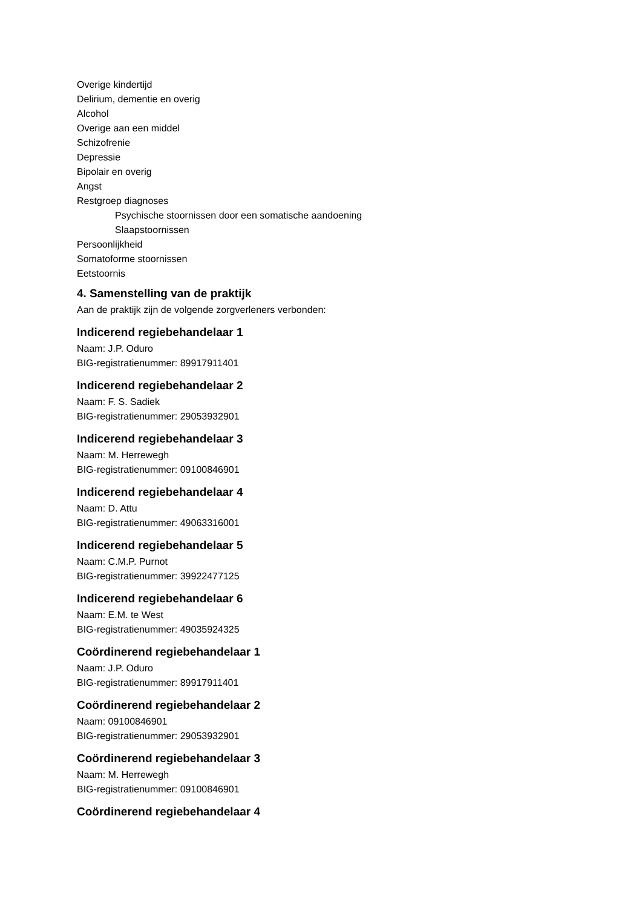Overige kindertijd
Delirium, dementie en overig
Alcohol
Overige aan een middel
Schizofrenie
Depressie
Bipolair en overig
Angst
Restgroep diagnoses
Psychische stoornissen door een somatische aandoening
Slaapstoornissen
Persoonlijkheid
Somatoforme stoornissen
Eetstoornis
4. Samenstelling van de praktijk
Aan de praktijk zijn de volgende zorgverleners verbonden:
Indicerend regiebehandelaar 1
Naam: J.P. Oduro
BIG-registratienummer: 89917911401
Indicerend regiebehandelaar 2
Naam: F. S. Sadiek
BIG-registratienummer: 29053932901
Indicerend regiebehandelaar 3
Naam: M. Herrewegh
BIG-registratienummer: 09100846901
Indicerend regiebehandelaar 4
Naam: D. Attu
BIG-registratienummer: 49063316001
Indicerend regiebehandelaar 5
Naam: C.M.P. Purnot
BIG-registratienummer: 39922477125
Indicerend regiebehandelaar 6
Naam: E.M. te West
BIG-registratienummer: 49035924325
Coördinerend regiebehandelaar 1
Naam: J.P. Oduro
BIG-registratienummer: 89917911401
Coördinerend regiebehandelaar 2
Naam: 09100846901
BIG-registratienummer: 29053932901
Coördinerend regiebehandelaar 3
Naam: M. Herrewegh
BIG-registratienummer: 09100846901
Coördinerend regiebehandelaar 4